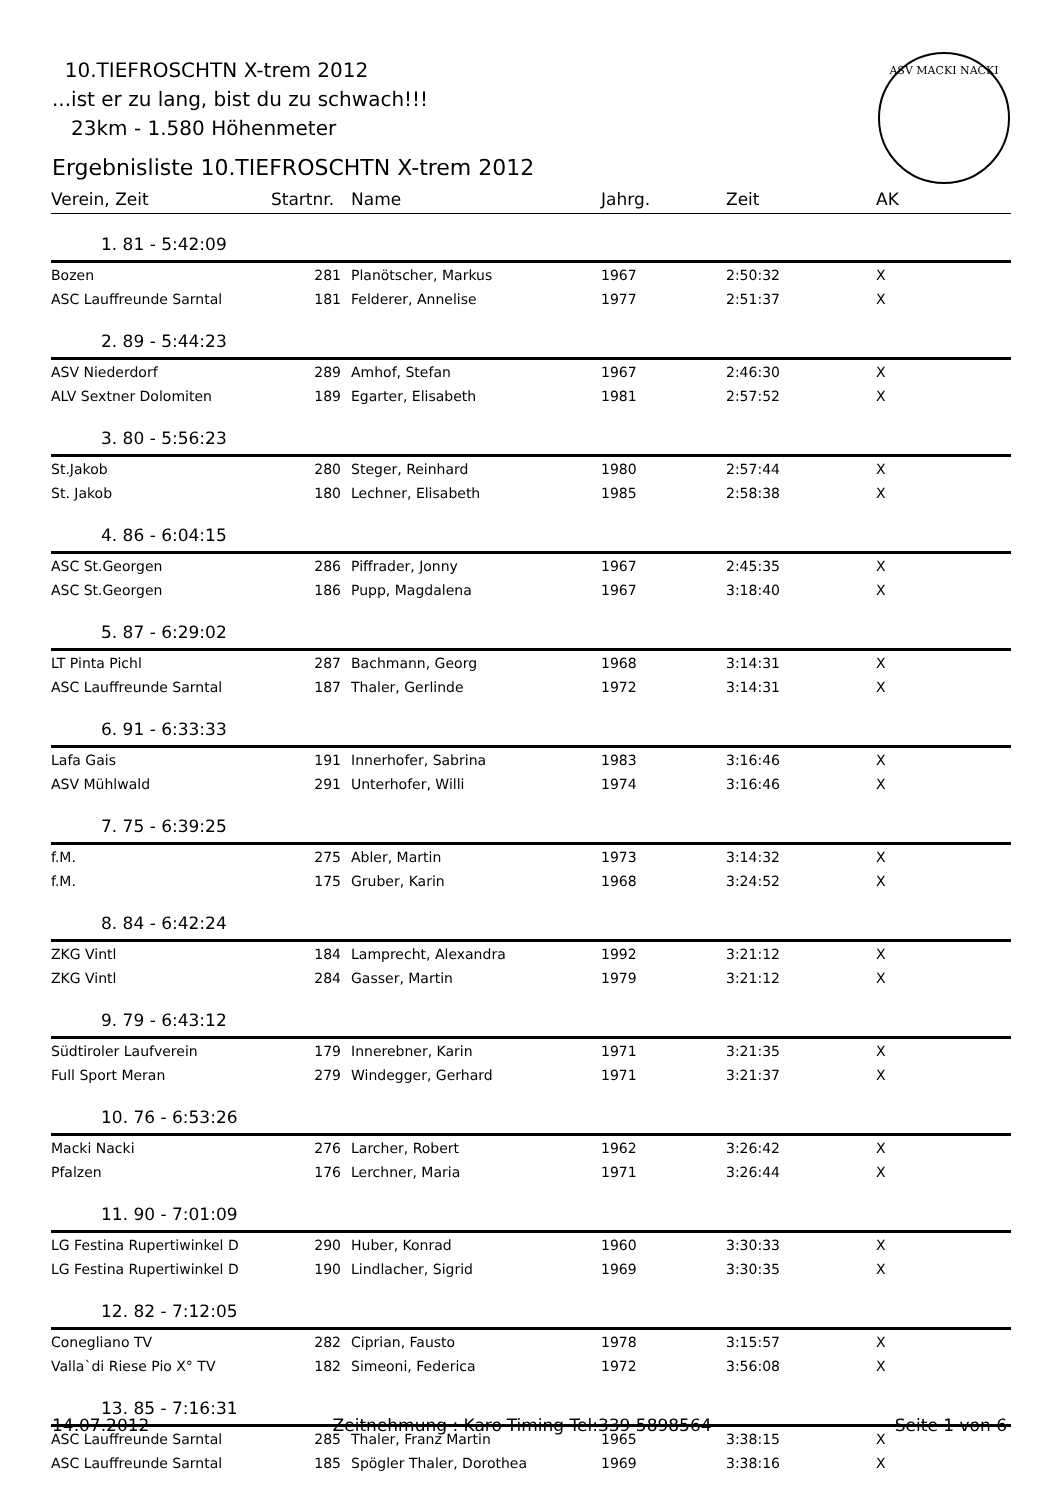10.TIEFROSCHTN X-trem 2012
...ist er zu lang, bist du zu schwach!!!
23km - 1.580 Höhenmeter
Ergebnisliste 10.TIEFROSCHTN X-trem 2012
ASV MACKI NACKI
| Verein, Zeit | Startnr. | Name | Jahrg. | Zeit | AK |
| --- | --- | --- | --- | --- | --- |
| 1. 81 - 5:42:09 | | | | | |
| Bozen | 281 | Planötscher, Markus | 1967 | 2:50:32 | X |
| ASC Lauffreunde Sarntal | 181 | Felderer, Annelise | 1977 | 2:51:37 | X |
| 2. 89 - 5:44:23 | | | | | |
| ASV Niederdorf | 289 | Amhof, Stefan | 1967 | 2:46:30 | X |
| ALV Sextner Dolomiten | 189 | Egarter, Elisabeth | 1981 | 2:57:52 | X |
| 3. 80 - 5:56:23 | | | | | |
| St.Jakob | 280 | Steger, Reinhard | 1980 | 2:57:44 | X |
| St. Jakob | 180 | Lechner, Elisabeth | 1985 | 2:58:38 | X |
| 4. 86 - 6:04:15 | | | | | |
| ASC St.Georgen | 286 | Piffrader, Jonny | 1967 | 2:45:35 | X |
| ASC St.Georgen | 186 | Pupp, Magdalena | 1967 | 3:18:40 | X |
| 5. 87 - 6:29:02 | | | | | |
| LT Pinta Pichl | 287 | Bachmann, Georg | 1968 | 3:14:31 | X |
| ASC Lauffreunde Sarntal | 187 | Thaler, Gerlinde | 1972 | 3:14:31 | X |
| 6. 91 - 6:33:33 | | | | | |
| Lafa Gais | 191 | Innerhofer, Sabrina | 1983 | 3:16:46 | X |
| ASV Mühlwald | 291 | Unterhofer, Willi | 1974 | 3:16:46 | X |
| 7. 75 - 6:39:25 | | | | | |
| f.M. | 275 | Abler, Martin | 1973 | 3:14:32 | X |
| f.M. | 175 | Gruber, Karin | 1968 | 3:24:52 | X |
| 8. 84 - 6:42:24 | | | | | |
| ZKG Vintl | 184 | Lamprecht, Alexandra | 1992 | 3:21:12 | X |
| ZKG Vintl | 284 | Gasser, Martin | 1979 | 3:21:12 | X |
| 9. 79 - 6:43:12 | | | | | |
| Südtiroler Laufverein | 179 | Innerebner, Karin | 1971 | 3:21:35 | X |
| Full Sport Meran | 279 | Windegger, Gerhard | 1971 | 3:21:37 | X |
| 10. 76 - 6:53:26 | | | | | |
| Macki Nacki | 276 | Larcher, Robert | 1962 | 3:26:42 | X |
| Pfalzen | 176 | Lerchner, Maria | 1971 | 3:26:44 | X |
| 11. 90 - 7:01:09 | | | | | |
| LG Festina Rupertiwinkel D | 290 | Huber, Konrad | 1960 | 3:30:33 | X |
| LG Festina Rupertiwinkel D | 190 | Lindlacher, Sigrid | 1969 | 3:30:35 | X |
| 12. 82 - 7:12:05 | | | | | |
| Conegliano TV | 282 | Ciprian, Fausto | 1978 | 3:15:57 | X |
| Valla`di Riese Pio X° TV | 182 | Simeoni, Federica | 1972 | 3:56:08 | X |
| 13. 85 - 7:16:31 | | | | | |
| ASC Lauffreunde Sarntal | 285 | Thaler, Franz Martin | 1965 | 3:38:15 | X |
| ASC Lauffreunde Sarntal | 185 | Spögler Thaler, Dorothea | 1969 | 3:38:16 | X |
14.07.2012 Zeitnehmung : Karo-Timing Tel:339 5898564 Seite 1 von 6